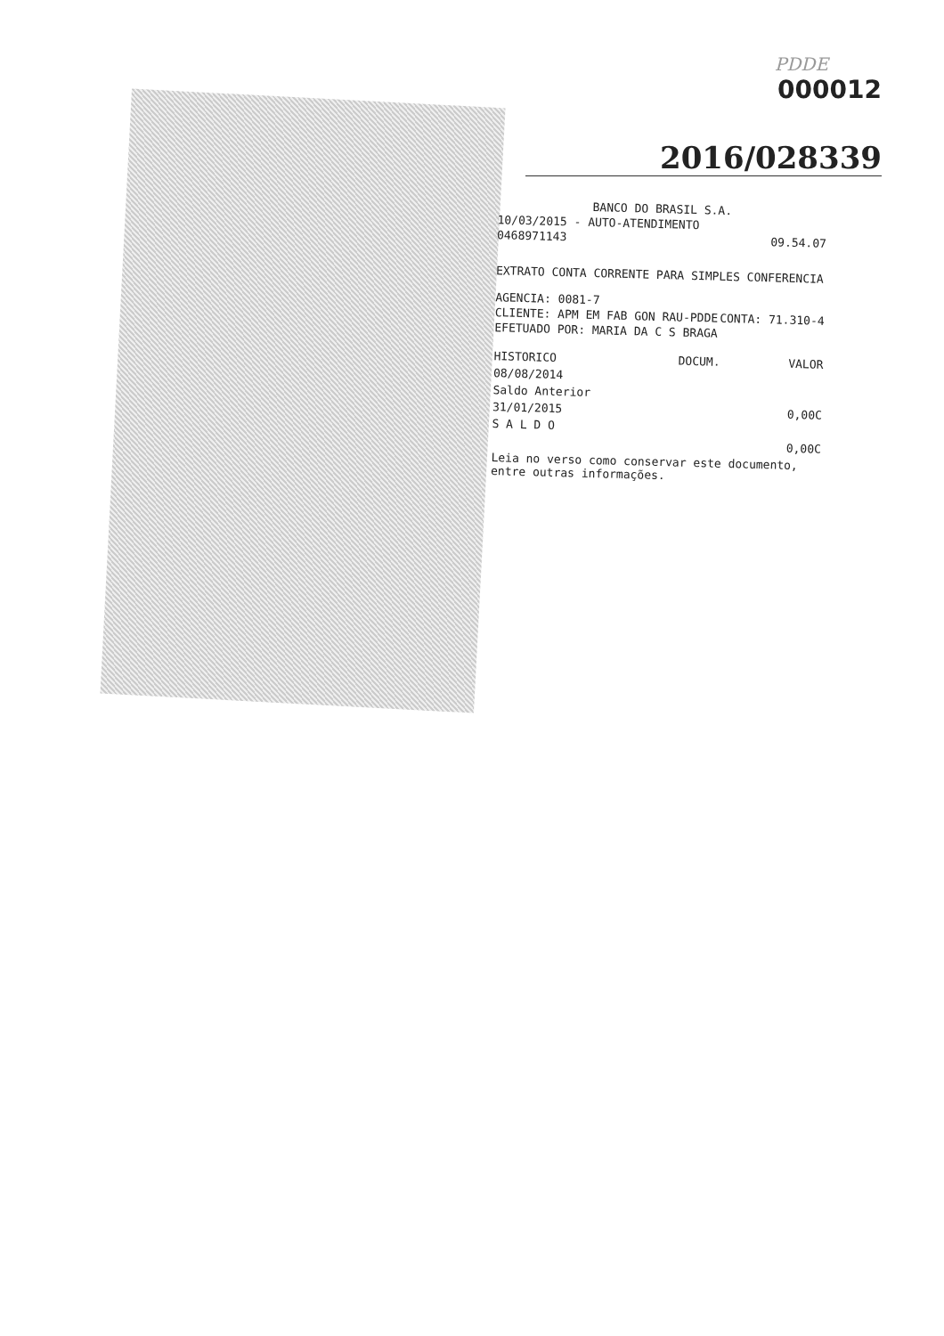PDDE
000012
2016/028339
BANCO DO BRASIL S.A.
10/03/2015 - AUTO-ATENDIMENTO
0468971143 09.54.07
EXTRATO CONTA CORRENTE PARA SIMPLES CONFERENCIA
AGENCIA: 0081-7
CLIENTE: APM EM FAB GON RAU-PDDE CONTA: 71.310-4
EFETUADO POR: MARIA DA C S BRAGA
| HISTORICO | DOCUM. | VALOR |
| --- | --- | --- |
| 08/08/2014 | | |
| Saldo Anterior | | |
| 31/01/2015 | | 0,00C |
| S A L D O | | |
| | | 0,00C |
Leia no verso como conservar este documento,
entre outras informações.